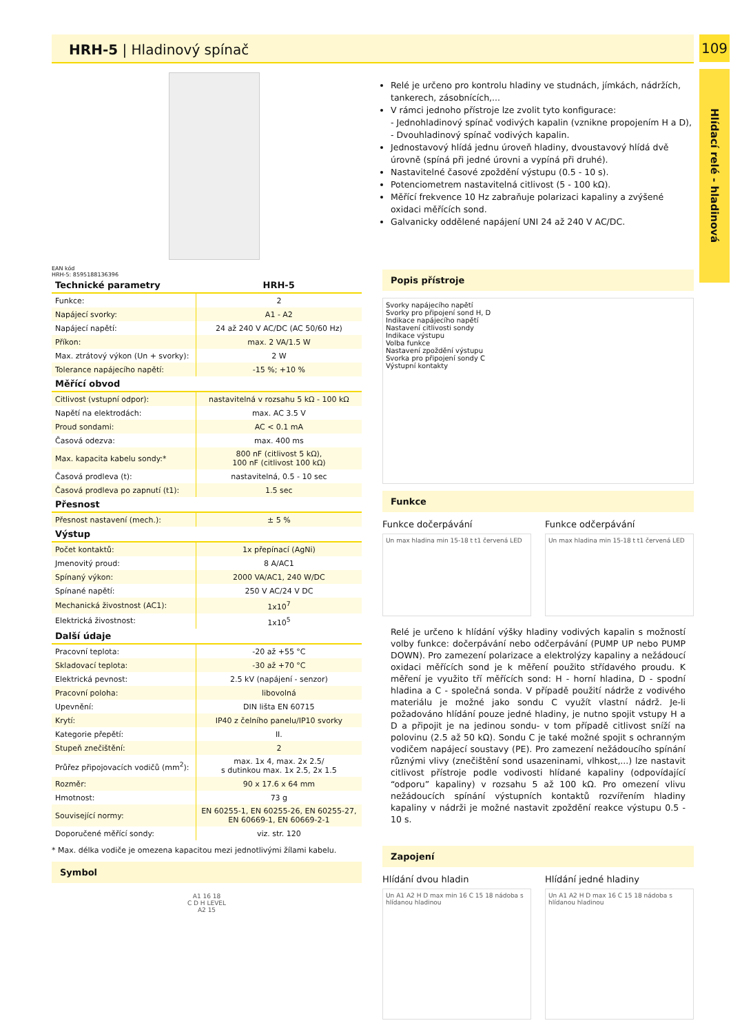HRH-5 | Hladinový spínač 109
Hlídací relé - hladinová
EAN kód
HRH-5: 8595188136396
| Technické parametry | HRH-5 |
| Funkce: | 2 |
| Napájecí svorky: | A1 - A2 |
| Napájecí napětí: | 24 až 240 V AC/DC (AC 50/60 Hz) |
| Příkon: | max. 2 VA/1.5 W |
| Max. ztrátový výkon (Un + svorky): | 2 W |
| Tolerance napájecího napětí: | -15 %; +10 % |
| Měřící obvod | |
| Citlivost (vstupní odpor): | nastavitelná v rozsahu 5 kΩ - 100 kΩ |
| Napětí na elektrodách: | max. AC 3.5 V |
| Proud sondami: | AC < 0.1 mA |
| Časová odezva: | max. 400 ms |
| Max. kapacita kabelu sondy:* | 800 nF (citlivost 5 kΩ), 100 nF (citlivost 100 kΩ) |
| Časová prodleva (t): | nastavitelná, 0.5 - 10 sec |
| Časová prodleva po zapnutí (t1): | 1.5 sec |
| Přesnost | |
| Přesnost nastavení (mech.): | ± 5 % |
| Výstup | |
| Počet kontaktů: | 1x přepínací (AgNi) |
| Jmenovitý proud: | 8 A/AC1 |
| Spínaný výkon: | 2000 VA/AC1, 240 W/DC |
| Spínané napětí: | 250 V AC/24 V DC |
| Mechanická živostnost (AC1): | 1x10<sup>7</sup> |
| Elektrická živostnost: | 1x10<sup>5</sup> |
| Další údaje | |
| Pracovní teplota: | -20 až +55 °C |
| Skladovací teplota: | -30 až +70 °C |
| Elektrická pevnost: | 2.5 kV (napájení - senzor) |
| Pracovní poloha: | libovolná |
| Upevnění: | DIN lišta EN 60715 |
| Krytí: | IP40 z čelního panelu/IP10 svorky |
| Kategorie přepětí: | II. |
| Stupeň znečištění: | 2 |
| Průřez připojovacích vodičů (mm<sup>2</sup>): | max. 1x 4, max. 2x 2.5/ s dutinkou max. 1x 2.5, 2x 1.5 |
| Rozměr: | 90 x 17.6 x 64 mm |
| Hmotnost: | 73 g |
| Související normy: | EN 60255-1, EN 60255-26, EN 60255-27, EN 60669-1, EN 60669-2-1 |
| Doporučené měřící sondy: | viz. str. 120 |
* Max. délka vodiče je omezena kapacitou mezi jednotlivými žílami kabelu.
Symbol
A1 16 18
C D H LEVEL
A2 15
Relé je určeno pro kontrolu hladiny ve studnách, jímkách, nádržích, tankerech, zásobnících,...
V rámci jednoho přístroje lze zvolit tyto konfigurace:
- Jednohladinový spínač vodivých kapalin (vznikne propojením H a D),
- Dvouhladinový spínač vodivých kapalin.
Jednostavový hlídá jednu úroveň hladiny, dvoustavový hlídá dvě úrovně (spíná při jedné úrovni a vypíná při druhé).
Nastavitelné časové zpoždění výstupu (0.5 - 10 s).
Potenciometrem nastavitelná citlivost (5 - 100 kΩ).
Měřící frekvence 10 Hz zabraňuje polarizaci kapaliny a zvýšené oxidaci měřících sond.
Galvanicky oddělené napájení UNI 24 až 240 V AC/DC.
Popis přístroje
Svorky napájecího napětí
Svorky pro připojení sond H, D
Indikace napájecího napětí
Nastavení citlivosti sondy
Indikace výstupu
Volba funkce
Nastavení zpoždění výstupu
Svorka pro připojení sondy C
Výstupní kontakty
Funkce
Funkce dočerpávání
Un max hladina min 15-18 t t1 červená LED
Funkce odčerpávání
Un max hladina min 15-18 t t1 červená LED
Relé je určeno k hlídání výšky hladiny vodivých kapalin s možností volby funkce: dočerpávání nebo odčerpávání (PUMP UP nebo PUMP DOWN). Pro zamezení polarizace a elektrolýzy kapaliny a nežádoucí oxidaci měřících sond je k měření použito střídavého proudu. K měření je využito tří měřících sond: H - horní hladina, D - spodní hladina a C - společná sonda. V případě použití nádrže z vodivého materiálu je možné jako sondu C využít vlastní nádrž. Je-li požadováno hlídání pouze jedné hladiny, je nutno spojit vstupy H a D a připojit je na jedinou sondu- v tom případě citlivost sníží na polovinu (2.5 až 50 kΩ). Sondu C je také možné spojit s ochranným vodičem napájecí soustavy (PE). Pro zamezení nežádoucího spínání různými vlivy (znečištění sond usazeninami, vlhkost,...) lze nastavit citlivost přístroje podle vodivosti hlídané kapaliny (odpovídající “odporu” kapaliny) v rozsahu 5 až 100 kΩ. Pro omezení vlivu nežádoucích spínání výstupních kontaktů rozvířením hladiny kapaliny v nádrži je možné nastavit zpoždění reakce výstupu 0.5 - 10 s.
Zapojení
Hlídání dvou hladin
Un A1 A2 H D max min 16 C 15 18 nádoba s hlídanou hladinou
Hlídání jedné hladiny
Un A1 A2 H D max 16 C 15 18 nádoba s hlídanou hladinou